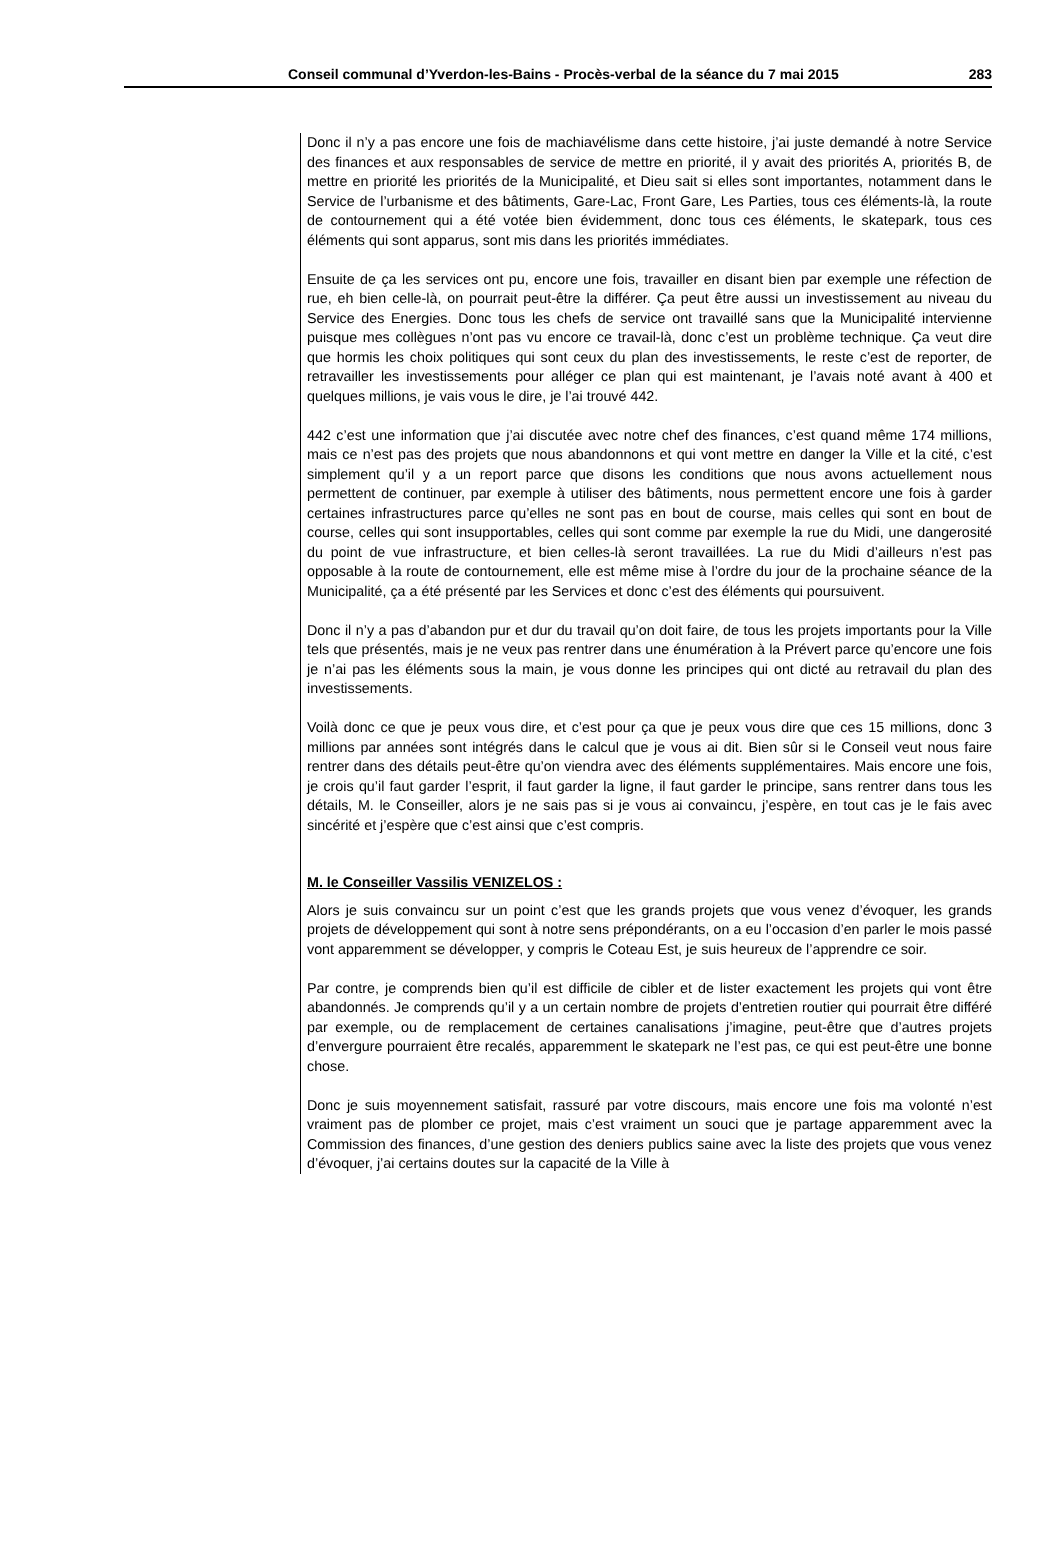Conseil communal d’Yverdon-les-Bains - Procès-verbal de la séance du 7 mai 2015 283
Donc il n’y a pas encore une fois de machiavélisme dans cette histoire, j’ai juste demandé à notre Service des finances et aux responsables de service de mettre en priorité, il y avait des priorités A, priorités B, de mettre en priorité les priorités de la Municipalité, et Dieu sait si elles sont importantes, notamment dans le Service de l’urbanisme et des bâtiments, Gare-Lac, Front Gare, Les Parties, tous ces éléments-là, la route de contournement qui a été votée bien évidemment, donc tous ces éléments, le skatepark, tous ces éléments qui sont apparus, sont mis dans les priorités immédiates.
Ensuite de ça les services ont pu, encore une fois, travailler en disant bien par exemple une réfection de rue, eh bien celle-là, on pourrait peut-être la différer. Ça peut être aussi un investissement au niveau du Service des Energies. Donc tous les chefs de service ont travaillé sans que la Municipalité intervienne puisque mes collègues n’ont pas vu encore ce travail-là, donc c’est un problème technique. Ça veut dire que hormis les choix politiques qui sont ceux du plan des investissements, le reste c’est de reporter, de retravailler les investissements pour alléger ce plan qui est maintenant, je l’avais noté avant à 400 et quelques millions, je vais vous le dire, je l’ai trouvé 442.
442 c’est une information que j’ai discutée avec notre chef des finances, c’est quand même 174 millions, mais ce n’est pas des projets que nous abandonnons et qui vont mettre en danger la Ville et la cité, c’est simplement qu’il y a un report parce que disons les conditions que nous avons actuellement nous permettent de continuer, par exemple à utiliser des bâtiments, nous permettent encore une fois à garder certaines infrastructures parce qu’elles ne sont pas en bout de course, mais celles qui sont en bout de course, celles qui sont insupportables, celles qui sont comme par exemple la rue du Midi, une dangerosité du point de vue infrastructure, et bien celles-là seront travaillées. La rue du Midi d’ailleurs n’est pas opposable à la route de contournement, elle est même mise à l’ordre du jour de la prochaine séance de la Municipalité, ça a été présenté par les Services et donc c’est des éléments qui poursuivent.
Donc il n’y a pas d’abandon pur et dur du travail qu’on doit faire, de tous les projets importants pour la Ville tels que présentés, mais je ne veux pas rentrer dans une énumération à la Prévert parce qu’encore une fois je n’ai pas les éléments sous la main, je vous donne les principes qui ont dicté au retravail du plan des investissements.
Voilà donc ce que je peux vous dire, et c’est pour ça que je peux vous dire que ces 15 millions, donc 3 millions par années sont intégrés dans le calcul que je vous ai dit. Bien sûr si le Conseil veut nous faire rentrer dans des détails peut-être qu’on viendra avec des éléments supplémentaires. Mais encore une fois, je crois qu’il faut garder l’esprit, il faut garder la ligne, il faut garder le principe, sans rentrer dans tous les détails, M. le Conseiller, alors je ne sais pas si je vous ai convaincu, j’espère, en tout cas je le fais avec sincérité et j’espère que c’est ainsi que c’est compris.
M. le Conseiller Vassilis VENIZELOS :
Alors je suis convaincu sur un point c’est que les grands projets que vous venez d’évoquer, les grands projets de développement qui sont à notre sens prépondérants, on a eu l’occasion d’en parler le mois passé vont apparemment se développer, y compris le Coteau Est, je suis heureux de l’apprendre ce soir.
Par contre, je comprends bien qu’il est difficile de cibler et de lister exactement les projets qui vont être abandonnés. Je comprends qu’il y a un certain nombre de projets d’entretien routier qui pourrait être différé par exemple, ou de remplacement de certaines canalisations j’imagine, peut-être que d’autres projets d’envergure pourraient être recalés, apparemment le skatepark ne l’est pas, ce qui est peut-être une bonne chose.
Donc je suis moyennement satisfait, rassuré par votre discours, mais encore une fois ma volonté n’est vraiment pas de plomber ce projet, mais c’est vraiment un souci que je partage apparemment avec la Commission des finances, d’une gestion des deniers publics saine avec la liste des projets que vous venez d’évoquer, j’ai certains doutes sur la capacité de la Ville à